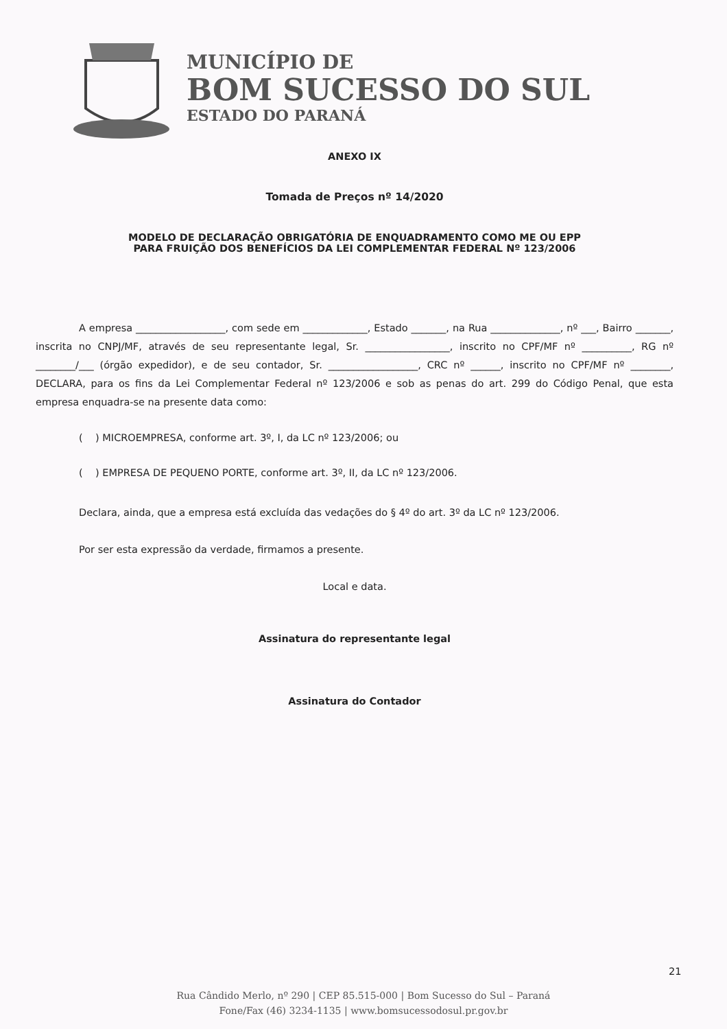MUNICÍPIO DE
BOM SUCESSO DO SUL
ESTADO DO PARANÁ
ANEXO IX
Tomada de Preços nº 14/2020
MODELO DE DECLARAÇÃO OBRIGATÓRIA DE ENQUADRAMENTO COMO ME OU EPP
PARA FRUIÇÃO DOS BENEFÍCIOS DA LEI COMPLEMENTAR FEDERAL Nº 123/2006
A empresa __________________, com sede em _____________, Estado _______, na Rua ______________, nº ___, Bairro _______, inscrita no CNPJ/MF, através de seu representante legal, Sr. _________________, inscrito no CPF/MF nº __________, RG nº ________/___ (órgão expedidor), e de seu contador, Sr. __________________, CRC nº ______, inscrito no CPF/MF nº ________, DECLARA, para os fins da Lei Complementar Federal nº 123/2006 e sob as penas do art. 299 do Código Penal, que esta empresa enquadra-se na presente data como:
( ) MICROEMPRESA, conforme art. 3º, I, da LC nº 123/2006; ou
( ) EMPRESA DE PEQUENO PORTE, conforme art. 3º, II, da LC nº 123/2006.
Declara, ainda, que a empresa está excluída das vedações do § 4º do art. 3º da LC nº 123/2006.
Por ser esta expressão da verdade, firmamos a presente.
Local e data.
Assinatura do representante legal
Assinatura do Contador
21
Rua Cândido Merlo, nº 290 | CEP 85.515-000 | Bom Sucesso do Sul – Paraná
Fone/Fax (46) 3234-1135 | www.bomsucessodosul.pr.gov.br